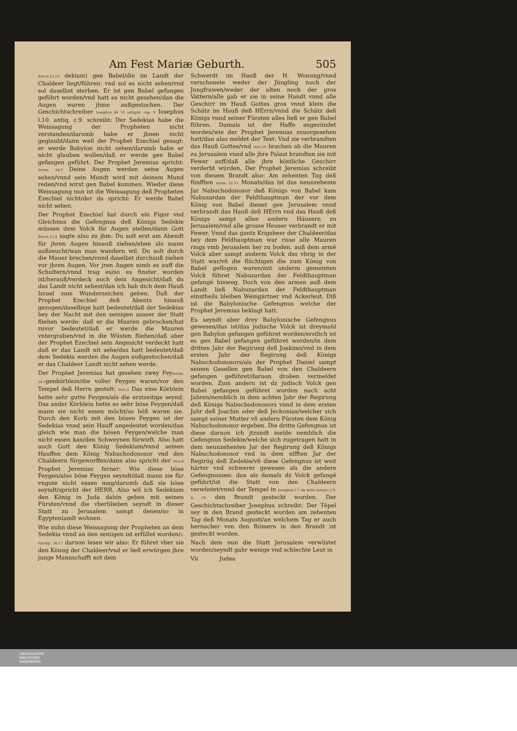Am Fest Mariæ Geburth. 505
Ezech.12.13 dekiam) gen Babel/die im Landt der Chaldeer liegt/führen: vnd sol es nicht sehen/vnd sol daselbst sterben. Er ist gen Babel gefangen geführt worden/vnd hatt es nicht gesehen/dan die Augen waren jhme außgestochen. Der Geschichtschreiber Iosephus lib 10 antiquit. cap. 9 Iosephus l.10. antiq. c.9. schreibt: Der Sedekias habe die Weissagung der Propheten nicht verstanden/darumb habe er jhnen nicht geglaubt/dann weil der Prophet Ezechiel gesagt: er werde Babylon nicht sehen/darumb habe er nicht glauben wollen/daß er werde gen Babel gefangen geführt. Der Prophet Jeremias spricht: Ierem. 34.3 Deine Augen werden seine Augen sehen/vnnd sein Mundt wird mit deinem Mund reden/vnd wirst gen Babel kommen. Wieder diese Weissagung nun ist die Weissagung deß Propheten Ezechiel nicht/der da spricht: Er werde Babel nicht sehen.
Der Prophet Ezechiel hat durch ein Figur vnd Gleichnus die Gefengnus deß Königs Sedekie müssen dem Volck für Augen stellen/dann Gott Ezech.12.4 sagte also zu jhm: Du solt erst am Abendt für jhren Augen hinauß ziehen/eben als mann außzeucht/wan man wandern wil. Du solt durch die Mauer brechen/vnnd daselbst durchauß ziehen vor jhren Augen. Vor jren Augen nimb es auff die Schultern/vnnd trag es/so es finster worden ist/herauß/verdeck auch dein Angesicht/daß du das Landt nicht sehest/dan ich hab dich dem Hauß Israel zum Wunderzeichen geben. Daß der Prophet Ezechiel deß Abents hinauß gezogen/daselbige hatt bedeutet/daß der Sedekias bey der Nacht mit den seinigen ausser der Statt fliehen werde: daß er die Mauren gebrochen/hat zuvor bedeutet/daß er werde die Mauren vntergraben/vnd in die Wüsten fliehen/daß aber der Prophet Ezechiel sein Angesicht verdeckt hatt daß er das Landt nit sehe/das hatt bedeutet/daß dem Sedekia werden die Augen außgestochen/daß er das Chaldeer Landt nicht sehen werde.
Der Prophet Jeremias hat gesehen zwey FeyIerem. 24.1genkörblein/die voller Feygen waren/vor den Tempel deß Herrn gestelt: Vers.2 Das eine Körblein hette sehr gutte Feygen/als die erstzeitige seynd: Das ander Körblein hette so sehr böse Feygen/daß mann sie nicht essen möcht/so böß waren sie. Durch den Korb mit den bösen Feygen ist der Sedekias vnnd sein Hauff angedeutet worden/dan gleich wie man die bösen Feygen/welche man nicht essen kan/den Schweynen fürwirft. Also hatt auch Gott den König Sedekiam/vnnd seinen Hauffen dem König Nabuchodonosor vnd den Chaldeern fürgeworffen/dann also spricht der Vers.8 Prophet Jeremias ferner: Wie diese böse Feygen/also böse Feygen seyndt/daß mann sie für vngute nicht essen mag/darumb daß sie böse seyndt/spricht der HERR. Also wil ich Sedekiam den König in Juda dahin geben mit seinen Fürsten/vnnd die vberblieben seyndt in dieser Statt zu Jerusalem sampt denen/so in Egyptenlandt wohnen.
Wie nuhn diese Weissagung der Propheten an dem Sedekia vnnd an den seinigen ist erfüllet worden/2. Paralip. 36.17 daruon lesen wir also: Er führet vber sie den Könug der Chaldeer/vnd er ließ erwürgen jhre junge Mannschafft mit dem
Schwerdt im Hauß der H. Wonung/vnnd verschonete weder der Jüngling noch der Jungfrawen/weder der alten noch der gros Vättern/alle gab er sie in seine Handt vnnd alle Geschirr im Hauß Gottes gros vnnd klein die Schätz im Hauß deß HErrn/vnnd die Schätz deß Königs vnnd seiner Fürsten alles ließ er gen Babel führen. Damals ist der Haffe angezündet worden/wie der Prophet Jeremias zuuorgesehen hatt/dan also meldet der Text: Vnd sie verbrandten das Hauß Gottes/vnd Vers.19 brachen ab die Mauren zu Jerusalem vnnd alle jhre Palast brandten sie mit Fewer auff/daß alle jhre köstliche Geschirr verderbt würden. Der Prophet Jeremias schreibt von diesem Brandt also: Am zehenten Tag deß fünfften Ierem 52.12 Monats/das ist das neunzehente Jar Nabuchodonosor deß Königs von Babel kam Nabuzardan der Feldthauptman der vor dem König von Babel dienet gen Jerusalem vnnd verbrandt das Hauß deß HErrn vnd das Hauß deß Königs sampt allen andern Häusern zu Jerusalem/vnd alle grosse Heuser verbrandt er mit Fewer. Vnnd das gantz Krigsheer der Chaldeer/das bey dem Feldhauptman war risse alle Mauren rings vmb Jerusalem her zu boden. auß dem armē Volck aber sampt anderm Volck das vbrig in der Statt war/vñ die flüchtigen die zum König von Babel geflogen waren/mit anderm gemeinten Volck führet Nabuzardan der Feldthauptman gefangē hinweg. Doch von den armen auß dem Landt ließ Nabuzardan der Feldthauptman einstheils bleiben Weingärtner vnd Ackerleut. Diß ist die Babylonische Gefengnus welche der Prophet Jeremias beklagt hatt.
Es seyndt aber drey Babylonische Gefengnus gewesen/das ist/das judische Volck ist dreymahl gen Babylon gefangen geführet worden/erstlich ist es gen Babel gefangen geführet worden/in dem dritten Jahr der Regirung deß Joakims/vnd in dem ersten Jahr der Regirung deß Königs Nabuchodonosors/als der Prophet Daniel sampt seinen Gesellen gen Babel von den Chaldeern gefangen geführet/daruon droben vermeldet worden. Zum andern ist dz judisch Volck gen Babel gefangen geführet worden nach acht Jahren/nemblich in dem achten Jahr der Regirung deß Königs Nabuchodonosors vnnd in dem ersten Jahr deß Joachin oder deß Jechonias/welcher sich sampt seiner Mutter vñ andern Fürsten dem König Nabuchodonosor ergeben. Die dritte Gefengnus ist diese daruon ich jtzundt melde nemblich die Gefengnus Sedekie/welche sich zugetragen hatt in dem neunzehenten Jar der Regirung deß Königs Nabuchodonosor vnd in dem elfften Jar der Regirūg deß Zedekie/vñ diese Gefengnus ist weit härter vnd schwerer gewesen als die andere Gefengnussen: dan als damals dz Volck gefangē geführt/ist die Statt von den Chaldeern verwüstet/vnnd der Tempel in Iosephus l.7. de bello iudaico c.9. & 19. den Brandt gesteckt worden. Der Geschichtschreiber Josephus schreibt: Der Tēpel sey in den Brand gesteckt worden am zehenten Tag deß Monats Augusti/an welchem Tag er auch hernacher von den Römern in den Brandt ist gesteckt worden.
Nach dem nun die Statt Jerusalem verwüstet worden/seyndt gahr wenige vnd schlechte Leut in
Vii Judea
UNIVERSITÄTS-
BIBLIOTHEK
PADERBORN